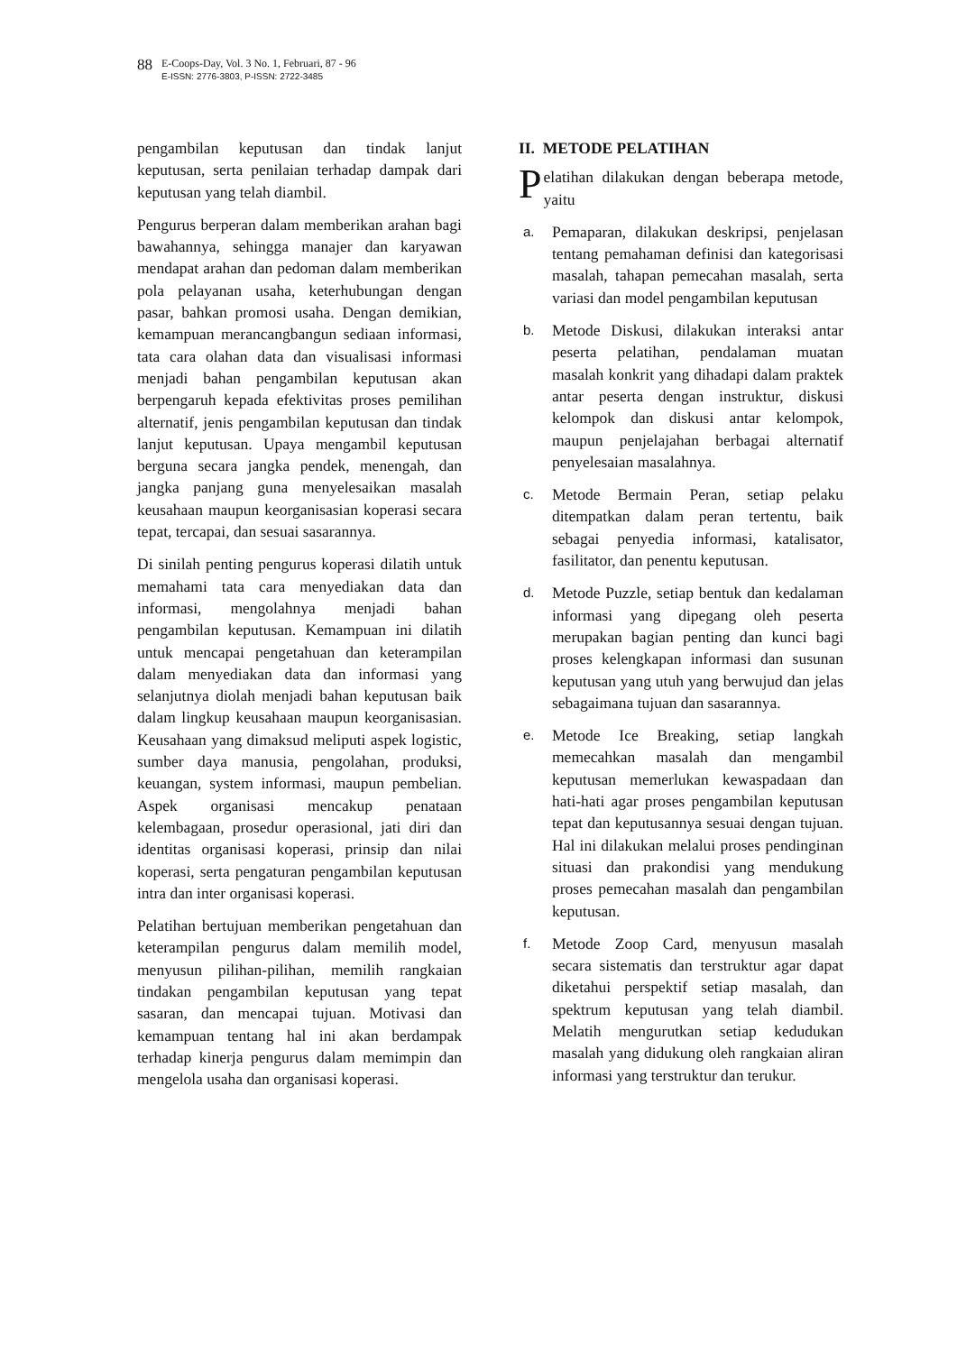88
E-Coops-Day, Vol. 3 No. 1, Februari, 87 - 96
E-ISSN: 2776-3803, P-ISSN: 2722-3485
pengambilan keputusan dan tindak lanjut keputusan, serta penilaian terhadap dampak dari keputusan yang telah diambil.
Pengurus berperan dalam memberikan arahan bagi bawahannya, sehingga manajer dan karyawan mendapat arahan dan pedoman dalam memberikan pola pelayanan usaha, keterhubungan dengan pasar, bahkan promosi usaha. Dengan demikian, kemampuan merancangbangun sediaan informasi, tata cara olahan data dan visualisasi informasi menjadi bahan pengambilan keputusan akan berpengaruh kepada efektivitas proses pemilihan alternatif, jenis pengambilan keputusan dan tindak lanjut keputusan. Upaya mengambil keputusan berguna secara jangka pendek, menengah, dan jangka panjang guna menyelesaikan masalah keusahaan maupun keorganisasian koperasi secara tepat, tercapai, dan sesuai sasarannya.
Di sinilah penting pengurus koperasi dilatih untuk memahami tata cara menyediakan data dan informasi, mengolahnya menjadi bahan pengambilan keputusan. Kemampuan ini dilatih untuk mencapai pengetahuan dan keterampilan dalam menyediakan data dan informasi yang selanjutnya diolah menjadi bahan keputusan baik dalam lingkup keusahaan maupun keorganisasian. Keusahaan yang dimaksud meliputi aspek logistic, sumber daya manusia, pengolahan, produksi, keuangan, system informasi, maupun pembelian. Aspek organisasi mencakup penataan kelembagaan, prosedur operasional, jati diri dan identitas organisasi koperasi, prinsip dan nilai koperasi, serta pengaturan pengambilan keputusan intra dan inter organisasi koperasi.
Pelatihan bertujuan memberikan pengetahuan dan keterampilan pengurus dalam memilih model, menyusun pilihan-pilihan, memilih rangkaian tindakan pengambilan keputusan yang tepat sasaran, dan mencapai tujuan. Motivasi dan kemampuan tentang hal ini akan berdampak terhadap kinerja pengurus dalam memimpin dan mengelola usaha dan organisasi koperasi.
II. METODE PELATIHAN
Pelatihan dilakukan dengan beberapa metode, yaitu
a.
Pemaparan, dilakukan deskripsi, penjelasan tentang pemahaman definisi dan kategorisasi masalah, tahapan pemecahan masalah, serta variasi dan model pengambilan keputusan
b.
Metode Diskusi, dilakukan interaksi antar peserta pelatihan, pendalaman muatan masalah konkrit yang dihadapi dalam praktek antar peserta dengan instruktur, diskusi kelompok dan diskusi antar kelompok, maupun penjelajahan berbagai alternatif penyelesaian masalahnya.
c.
Metode Bermain Peran, setiap pelaku ditempatkan dalam peran tertentu, baik sebagai penyedia informasi, katalisator, fasilitator, dan penentu keputusan.
d.
Metode Puzzle, setiap bentuk dan kedalaman informasi yang dipegang oleh peserta merupakan bagian penting dan kunci bagi proses kelengkapan informasi dan susunan keputusan yang utuh yang berwujud dan jelas sebagaimana tujuan dan sasarannya.
e.
Metode Ice Breaking, setiap langkah memecahkan masalah dan mengambil keputusan memerlukan kewaspadaan dan hati-hati agar proses pengambilan keputusan tepat dan keputusannya sesuai dengan tujuan. Hal ini dilakukan melalui proses pendinginan situasi dan prakondisi yang mendukung proses pemecahan masalah dan pengambilan keputusan.
f.
Metode Zoop Card, menyusun masalah secara sistematis dan terstruktur agar dapat diketahui perspektif setiap masalah, dan spektrum keputusan yang telah diambil. Melatih mengurutkan setiap kedudukan masalah yang didukung oleh rangkaian aliran informasi yang terstruktur dan terukur.